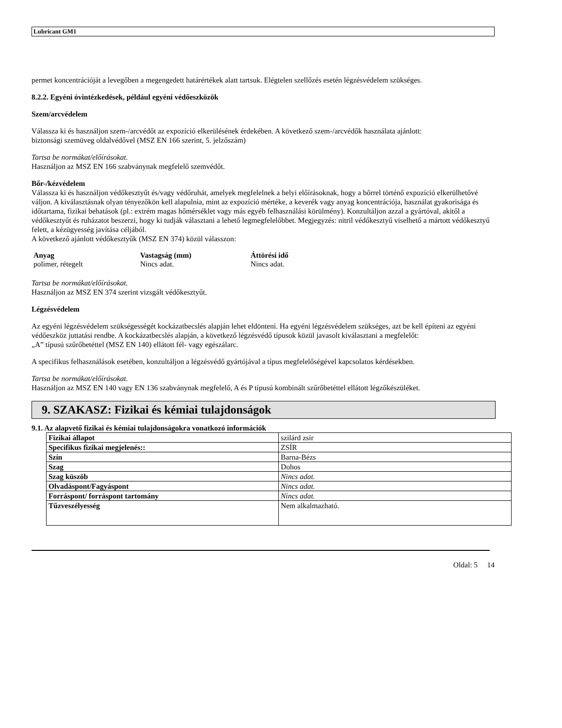Lubricant GM1
permet koncentrációját a levegőben a megengedett határértékek alatt tartsuk. Elégtelen szellőzés esetén légzésvédelem szükséges.
8.2.2. Egyéni óvintézkedések, például egyéni védőeszközök
Szem/arcvédelem
Válassza ki és használjon szem-/arcvédőt az expozíció elkerülésének érdekében. A következő szem-/arcvédők használata ajánlott:
biztonsági szemüveg oldalvédővel (MSZ EN 166 szerint, 5. jelzőszám)
Tartsa be normákat/előírásokat.
Használjon az MSZ EN 166 szabványnak megfelelő szemvédőt.
Bőr-/kézvédelem
Válassza ki és használjon védőkesztyűt és/vagy védőruhát, amelyek megfelelnek a helyi előírásoknak, hogy a bőrrel történő expozíció elkerülhetővé váljon. A kiválasztásnak olyan tényezőkön kell alapulnia, mint az expozíció mértéke, a keverék vagy anyag koncentrációja, használat gyakorisága és időtartama, fizikai behatások (pl.: extrém magas hőmérséklet vagy más egyéb felhasználási körülmény). Konzultáljon azzal a gyártóval, akitől a védőkesztyűt és ruházatot beszerzi, hogy ki tudják választani a lehető legmegfelelőbbet. Megjegyzés: nitril védőkesztyű viselhető a mártott védőkesztyű felett, a kézügyesség javítása céljából.
A következő ajánlott védőkesztyűk (MSZ EN 374) közül válasszon:
| Anyag | Vastagság (mm) | Áttörési idő |
| --- | --- | --- |
| polimer, rétegelt | Nincs adat. | Nincs adat. |
Tartsa be normákat/előírásokat.
Használjon az MSZ EN 374 szerint vizsgált védőkesztyűt.
Légzésvédelem
Az egyéni légzésvédelem szükségességét kockázatbecslés alapján lehet eldönteni. Ha egyéni légzésvédelem szükséges, azt be kell építeni az egyéni védőeszköz juttatási rendbe. A kockázatbecslés alapján, a következő légzésvédő típusok közül javasolt kiválasztani a megfelelőt:
„A” típusú szűrőbetéttel (MSZ EN 140) ellátott fél- vagy egészálarc.
A specifikus felhasználások esetében, konzultáljon a légzésvédő gyártójával a típus megfelelőségével kapcsolatos kérdésekben.
Tartsa be normákat/előírásokat.
Használjon az MSZ EN 140 vagy EN 136 szabványnak megfelelő, A és P típusú kombinált szűrőbetéttel ellátott légzőkészüléket.
9. SZAKASZ: Fizikai és kémiai tulajdonságok
9.1. Az alapvető fizikai és kémiai tulajdonságokra vonatkozó információk
| Fizikai állapot | szilárd zsír |
| Specifikus fizikai megjelenés:: | ZSÍR |
| Szín | Barna-Bézs |
| Szag | Dohos |
| Szag küszöb | Nincs adat. |
| Olvadáspont/Fagyáspont | Nincs adat. |
| Forráspont/ forráspont tartomány | Nincs adat. |
| Tűzveszélyesség | Nem alkalmazható. |
Oldal: 5 14